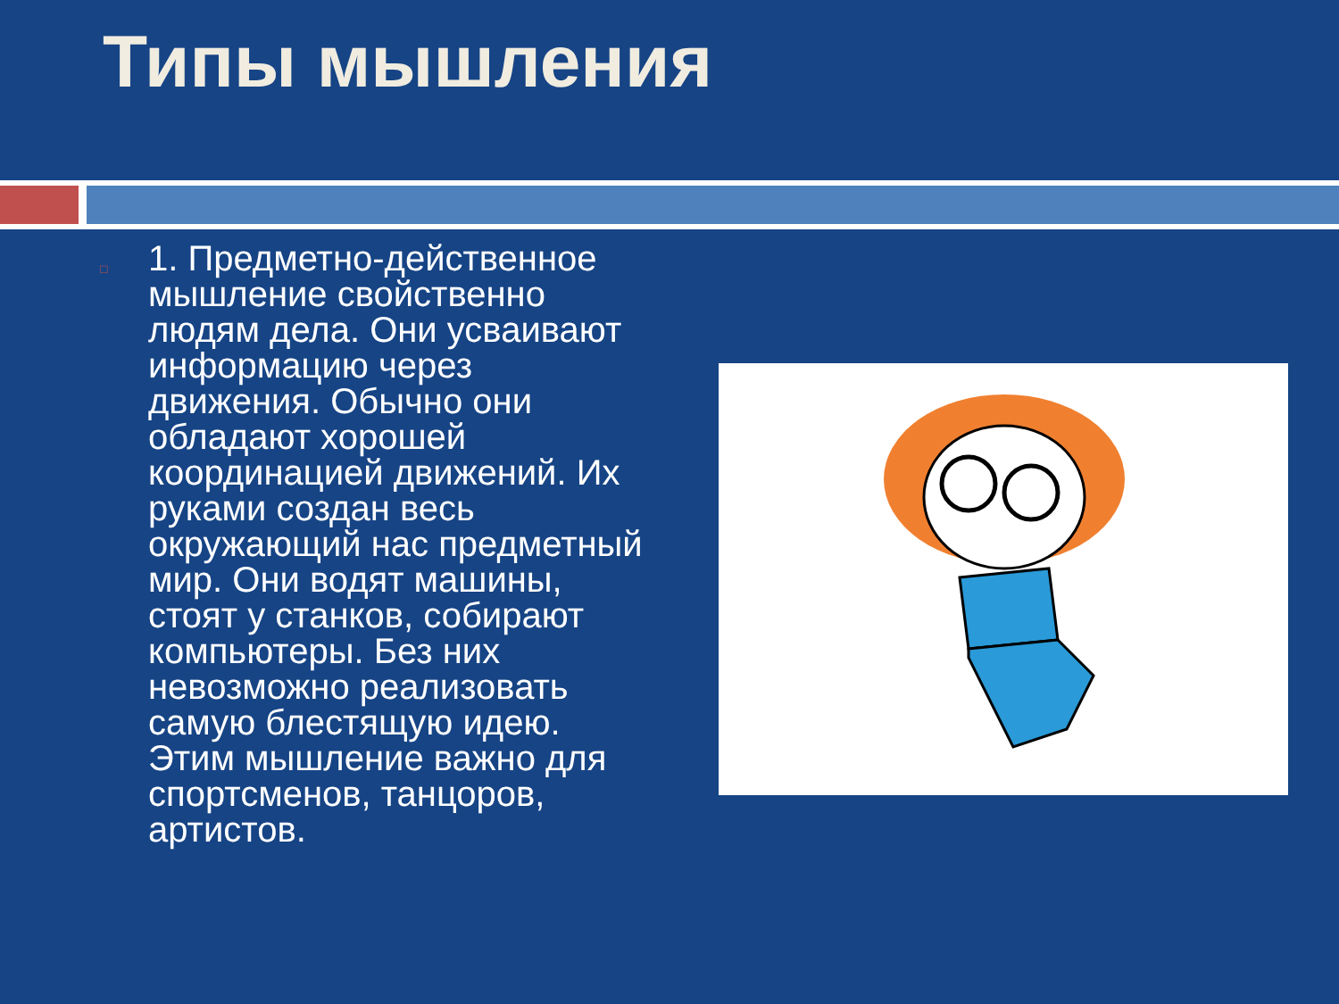Типы мышления
□
1. Предметно-действенное мышление свойственно людям дела. Они усваивают информацию через движения. Обычно они обладают хорошей координацией движений. Их руками создан весь окружающий нас предметный мир. Они водят машины, стоят у станков, собирают компьютеры. Без них невозможно реализовать самую блестящую идею. Этим мышление важно для спортсменов, танцоров, артистов.